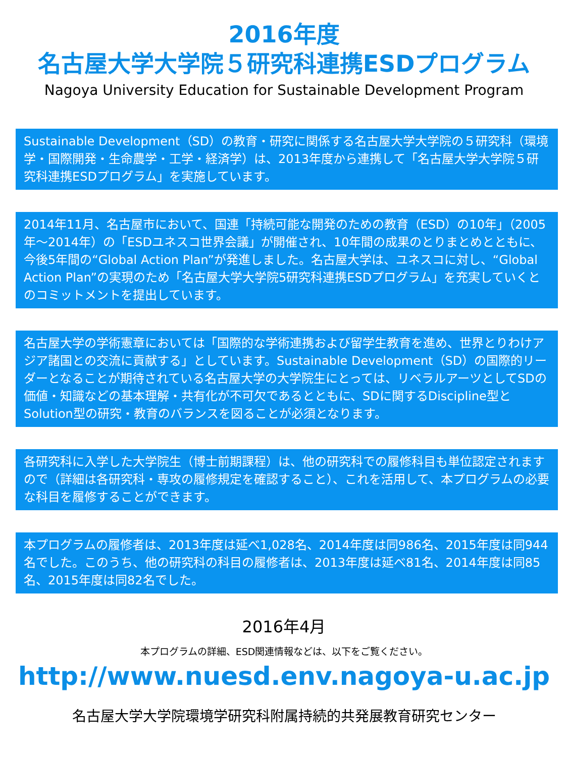2016年度
名古屋大学大学院５研究科連携ESDプログラム
Nagoya University Education for Sustainable Development Program
Sustainable Development（SD）の教育・研究に関係する名古屋大学大学院の５研究科（環境学・国際開発・生命農学・工学・経済学）は、2013年度から連携して「名古屋大学大学院５研究科連携ESDプログラム」を実施しています。
2014年11月、名古屋市において、国連「持続可能な開発のための教育（ESD）の10年」（2005年～2014年）の「ESDユネスコ世界会議」が開催され、10年間の成果のとりまとめとともに、今後5年間の“Global Action Plan”が発進しました。名古屋大学は、ユネスコに対し、“Global Action Plan”の実現のため「名古屋大学大学院5研究科連携ESDプログラム」を充実していくとのコミットメントを提出しています。
名古屋大学の学術憲章においては「国際的な学術連携および留学生教育を進め、世界とりわけアジア諸国との交流に貢献する」としています。Sustainable Development（SD）の国際的リーダーとなることが期待されている名古屋大学の大学院生にとっては、リベラルアーツとしてSDの価値・知識などの基本理解・共有化が不可欠であるとともに、SDに関するDiscipline型とSolution型の研究・教育のバランスを図ることが必須となります。
各研究科に入学した大学院生（博士前期課程）は、他の研究科での履修科目も単位認定されますので（詳細は各研究科・専攻の履修規定を確認すること）、これを活用して、本プログラムの必要な科目を履修することができます。
本プログラムの履修者は、2013年度は延べ1,028名、2014年度は同986名、2015年度は同944名でした。このうち、他の研究科の科目の履修者は、2013年度は延べ81名、2014年度は同85名、2015年度は同82名でした。
2016年4月
本プログラムの詳細、ESD関連情報などは、以下をご覧ください。
http://www.nuesd.env.nagoya-u.ac.jp
名古屋大学大学院環境学研究科附属持続的共発展教育研究センター